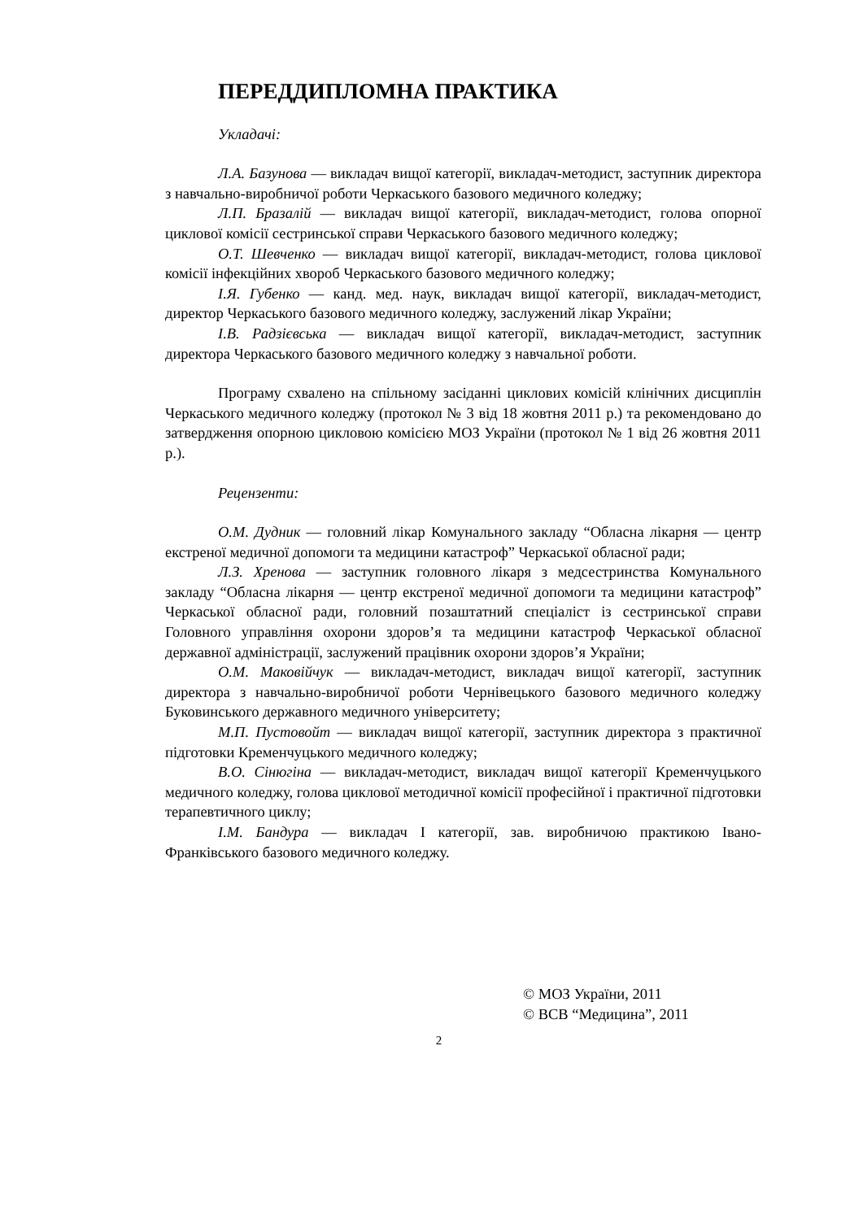ПЕРЕДДИПЛОМНА ПРАКТИКА
Укладачі:
Л.А. Базунова — викладач вищої категорії, викладач-методист, заступник директора з навчально-виробничої роботи Черкаського базового медичного коледжу;
Л.П. Бразалій — викладач вищої категорії, викладач-методист, голова опорної циклової комісії сестринської справи Черкаського базового медичного коледжу;
О.Т. Шевченко — викладач вищої категорії, викладач-методист, голова циклової комісії інфекційних хвороб Черкаського базового медичного коледжу;
І.Я. Губенко — канд. мед. наук, викладач вищої категорії, викладач-методист, директор Черкаського базового медичного коледжу, заслужений лікар України;
І.В. Радзієвська — викладач вищої категорії, викладач-методист, заступник директора Черкаського базового медичного коледжу з навчальної роботи.
Програму схвалено на спільному засіданні циклових комісій клінічних дисциплін Черкаського медичного коледжу (протокол № 3 від 18 жовтня 2011 р.) та рекомендовано до затвердження опорною цикловою комісією МОЗ України (протокол № 1 від 26 жовтня 2011 р.).
Рецензенти:
О.М. Дудник — головний лікар Комунального закладу “Обласна лікарня — центр екстреної медичної допомоги та медицини катастроф” Черкаської обласної ради;
Л.З. Хренова — заступник головного лікаря з медсестринства Комунального закладу “Обласна лікарня — центр екстреної медичної допомоги та медицини катастроф” Черкаської обласної ради, головний позаштатний спеціаліст із сестринської справи Головного управління охорони здоров’я та медицини катастроф Черкаської обласної державної адміністрації, заслужений працівник охорони здоров’я України;
О.М. Маковійчук — викладач-методист, викладач вищої категорії, заступник директора з навчально-виробничої роботи Чернівецького базового медичного коледжу Буковинського державного медичного університету;
М.П. Пустовойт — викладач вищої категорії, заступник директора з практичної підготовки Кременчуцького медичного коледжу;
В.О. Сінюгіна — викладач-методист, викладач вищої категорії Кременчуцького медичного коледжу, голова циклової методичної комісії професійної і практичної підготовки терапевтичного циклу;
І.М. Бандура — викладач I категорії, зав. виробничою практикою Івано-Франківського базового медичного коледжу.
© МОЗ України, 2011
© ВСВ “Медицина”, 2011
2